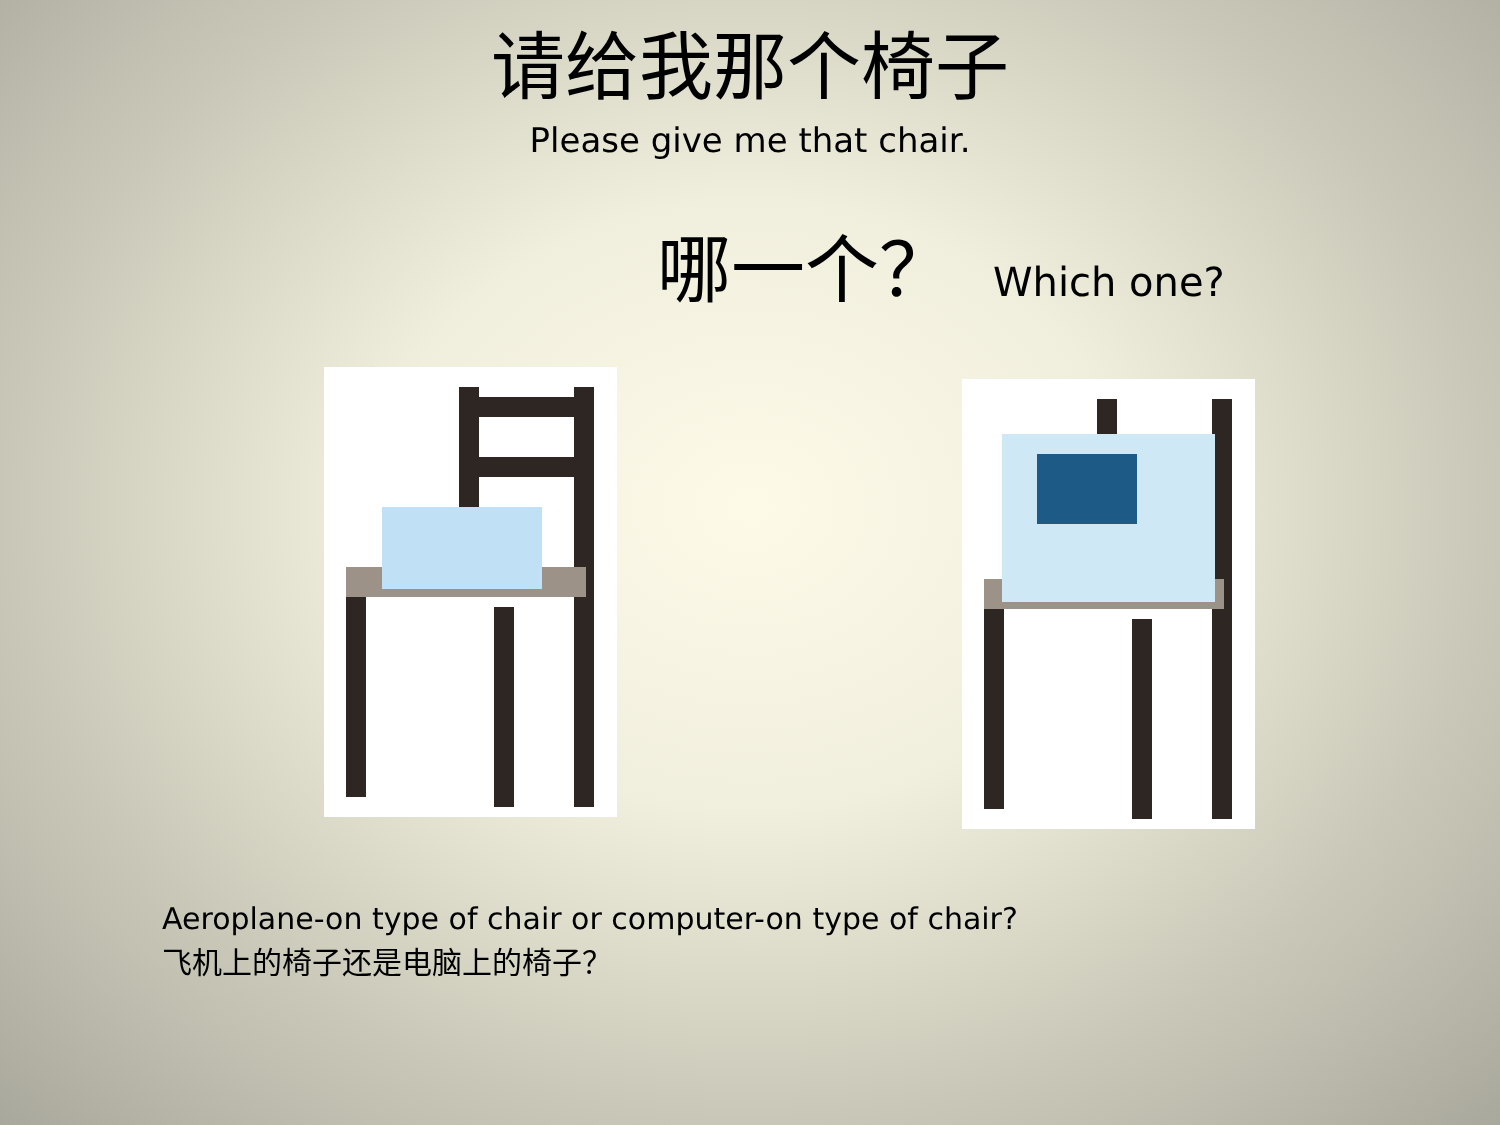请给我那个椅子
Please give me that chair.
哪一个？ Which one?
Aeroplane-on type of chair or computer-on type of chair?
飞机上的椅子还是电脑上的椅子？